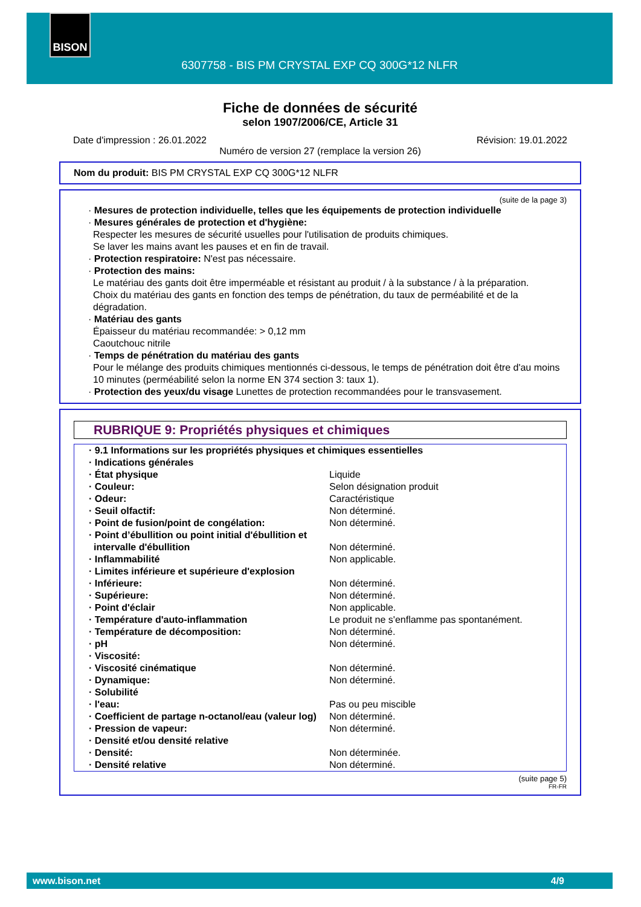6307758 - BIS PM CRYSTAL EXP CQ 300G*12 NLFR BISON
Fiche de données de sécurité
selon 1907/2006/CE, Article 31
Date d'impression : 26.01.2022 Révision: 19.01.2022
Numéro de version 27 (remplace la version 26)
Nom du produit: BIS PM CRYSTAL EXP CQ 300G*12 NLFR
(suite de la page 3)
· Mesures de protection individuelle, telles que les équipements de protection individuelle
· Mesures générales de protection et d'hygiène:
Respecter les mesures de sécurité usuelles pour l'utilisation de produits chimiques.
Se laver les mains avant les pauses et en fin de travail.
· Protection respiratoire: N'est pas nécessaire.
· Protection des mains:
Le matériau des gants doit être imperméable et résistant au produit / à la substance / à la préparation.
Choix du matériau des gants en fonction des temps de pénétration, du taux de perméabilité et de la dégradation.
· Matériau des gants
Épaisseur du matériau recommandée: > 0,12 mm
Caoutchouc nitrile
· Temps de pénétration du matériau des gants
Pour le mélange des produits chimiques mentionnés ci-dessous, le temps de pénétration doit être d'au moins 10 minutes (perméabilité selon la norme EN 374 section 3: taux 1).
· Protection des yeux/du visage Lunettes de protection recommandées pour le transvasement.
RUBRIQUE 9: Propriétés physiques et chimiques
| · 9.1 Informations sur les propriétés physiques et chimiques essentielles | |
| · Indications générales | |
| · État physique | Liquide |
| · Couleur: | Selon désignation produit |
| · Odeur: | Caractéristique |
| · Seuil olfactif: | Non déterminé. |
| · Point de fusion/point de congélation: | Non déterminé. |
| · Point d’ébullition ou point initial d'ébullition et intervalle d'ébullition | Non déterminé. |
| · Inflammabilité | Non applicable. |
| · Limites inférieure et supérieure d'explosion | |
| · Inférieure: | Non déterminé. |
| · Supérieure: | Non déterminé. |
| · Point d'éclair | Non applicable. |
| · Température d'auto-inflammation | Le produit ne s'enflamme pas spontanément. |
| · Température de décomposition: | Non déterminé. |
| · pH | Non déterminé. |
| · Viscosité: | |
| · Viscosité cinématique | Non déterminé. |
| · Dynamique: | Non déterminé. |
| · Solubilité | |
| · l'eau: | Pas ou peu miscible |
| · Coefficient de partage n-octanol/eau (valeur log) | Non déterminé. |
| · Pression de vapeur: | Non déterminé. |
| · Densité et/ou densité relative | |
| · Densité: | Non déterminée. |
| · Densité relative | Non déterminé. |
(suite page 5)
FR-FR
www.bison.net 4/9